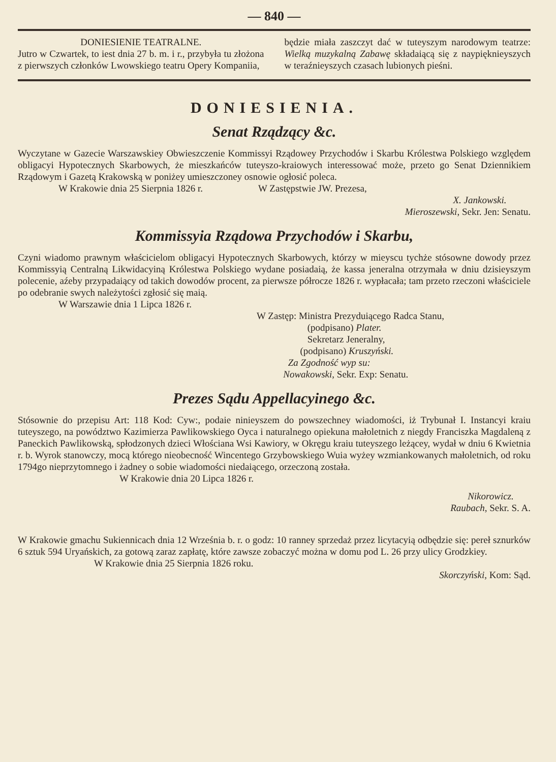— 840 —
DONIESIENIE TEATRALNE.
Jutro w Czwartek, to iest dnia 27 b. m. i r., przybyła tu złożona z pierwszych członków Lwowskiego teatru Opery Kompaniia,
będzie miała zaszczyt dać w tuteyszym narodowym teatrze: Wielką muzykalną Zabawę składaiącą się z naypięknieyszych w teraźnieyszych czasach lubionych pieśni.
DONIESIENIA.
Senat Rządzący &c.
Wyczytane w Gazecie Warszawskiey Obwieszczenie Kommissyi Rządowey Przychodów i Skarbu Królestwa Polskiego względem obligacyi Hypotecznych Skarbowych, że mieszkańców tuteyszo-kraiowych interessować może, przeto go Senat Dziennikiem Rządowym i Gazetą Krakowską w poniżey umieszczoney osnowie ogłosić poleca.
W Krakowie dnia 25 Sierpnia 1826 r. W Zastępstwie JW. Prezesa,
X. Jankowski.
Mieroszewski, Sekr. Jen: Senatu.
Kommissyia Rządowa Przychodów i Skarbu,
Czyni wiadomo prawnym właścicielom obligacyi Hypotecznych Skarbowych, którzy w mieyscu tychże stósowne dowody przez Kommissyią Centralną Likwidacyiną Królestwa Polskiego wydane posiadaią, że kassa jeneralna otrzymała w dniu dzisieyszym polecenie, aźeby przypadaiący od takich dowodów procent, za pierwsze półrocze 1826 r. wypłacała; tam przeto rzeczoni właściciele po odebranie swych należytości zgłosić się maią.
W Warszawie dnia 1 Lipca 1826 r.
W Zastęp: Ministra Prezyduiącego Radca Stanu,
(podpisano) Plater.
Sekretarz Jeneralny,
(podpisano) Kruszyński.
Za Zgodność wyp su:
Nowakowski, Sekr. Exp: Senatu.
Prezes Sądu Appellacyinego &c.
Stósownie do przepisu Art: 118 Kod: Cyw:, podaie ninieyszem do powszechney wiadomości, iż Trybunał I. Instancyi kraiu tuteyszego, na powództwo Kazimierza Pawlikowskiego Oyca i naturalnego opiekuna małoletnich z niegdy Franciszka Magdaleną z Paneckich Pawlikowską, spłodzonych dzieci Włościana Wsi Kawiory, w Okręgu kraiu tuteyszego leżącey, wydał w dniu 6 Kwietnia r. b. Wyrok stanowczy, mocą którego nieobecność Wincentego Grzybowskiego Wuia wyżey wzmiankowanych małoletnich, od roku 1794go nieprzytomnego i żadney o sobie wiadomości niedaiącego, orzeczoną została.
W Krakowie dnia 20 Lipca 1826 r.
Nikorowicz.
Raubach, Sekr. S. A.
W Krakowie gmachu Sukiennicach dnia 12 Września b. r. o godz: 10 ranney sprzedaż przez licytacyią odbędzie się: pereł sznurków 6 sztuk 594 Uryańskich, za gotową zaraz zapłatę, które zawsze zobaczyć można w domu pod L. 26 przy ulicy Grodzkiey.
W Krakowie dnia 25 Sierpnia 1826 roku.
Skorczyński, Kom: Sąd.